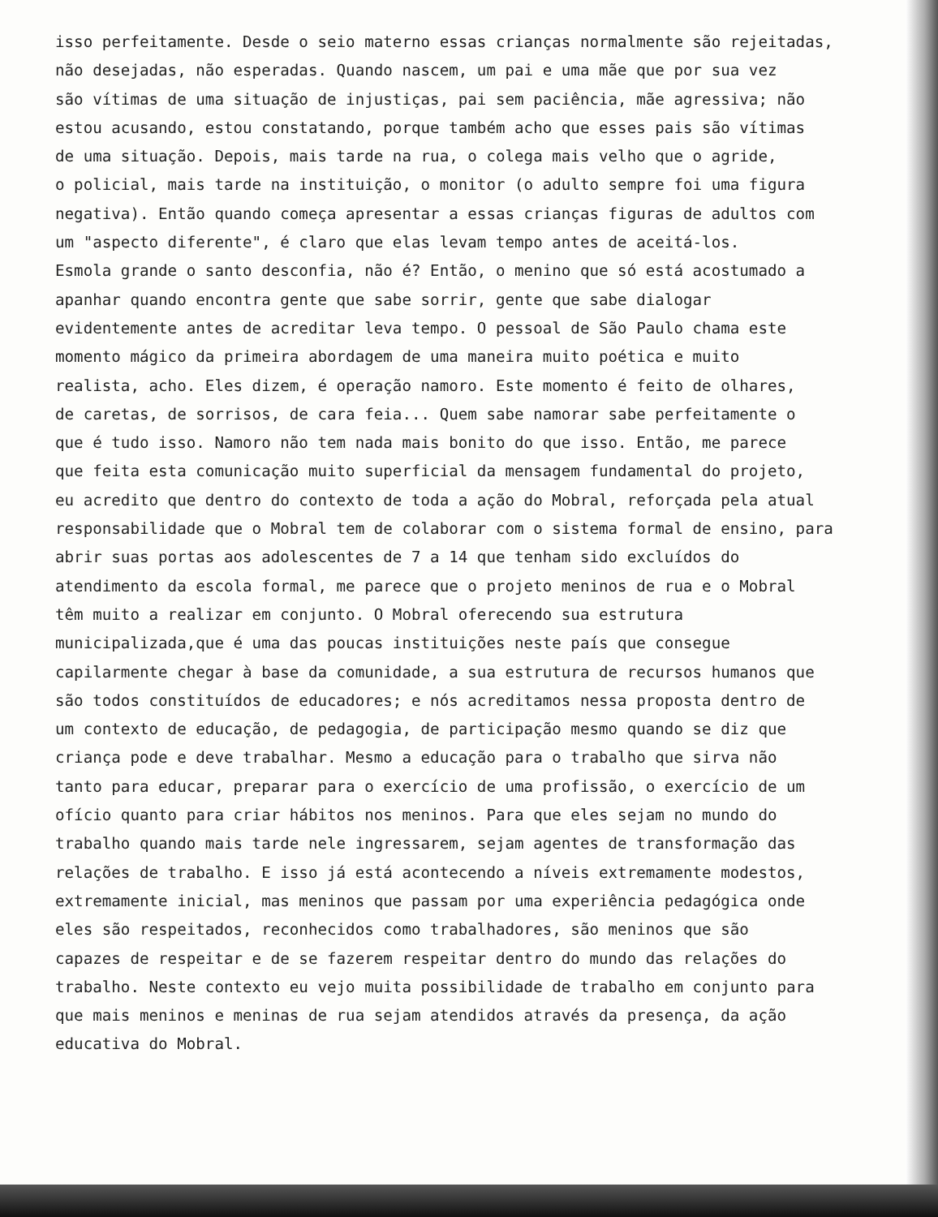isso perfeitamente. Desde o seio materno essas crianças normalmente são rejeitadas,
não desejadas, não esperadas. Quando nascem, um pai e uma mãe que por sua vez
são vítimas de uma situação de injustiças, pai sem paciência, mãe agressiva; não
estou acusando, estou constatando, porque também acho que esses pais são vítimas
de uma situação. Depois, mais tarde na rua, o colega mais velho que o agride,
o policial, mais tarde na instituição, o monitor (o adulto sempre foi uma figura
negativa). Então quando começa apresentar a essas crianças figuras de adultos com
um "aspecto diferente", é claro que elas levam tempo antes de aceitá-los.
Esmola grande o santo desconfia, não é? Então, o menino que só está acostumado a
apanhar quando encontra gente que sabe sorrir, gente que sabe dialogar
evidentemente antes de acreditar leva tempo. O pessoal de São Paulo chama este
momento mágico da primeira abordagem de uma maneira muito poética e muito
realista, acho. Eles dizem, é operação namoro. Este momento é feito de olhares,
de caretas, de sorrisos, de cara feia... Quem sabe namorar sabe perfeitamente o
que é tudo isso. Namoro não tem nada mais bonito do que isso. Então, me parece
que feita esta comunicação muito superficial da mensagem fundamental do projeto,
eu acredito que dentro do contexto de toda a ação do Mobral, reforçada pela atual
responsabilidade que o Mobral tem de colaborar com o sistema formal de ensino, para
abrir suas portas aos adolescentes de 7 a 14 que tenham sido excluídos do
atendimento da escola formal, me parece que o projeto meninos de rua e o Mobral
têm muito a realizar em conjunto. O Mobral oferecendo sua estrutura
municipalizada,que é uma das poucas instituições neste país que consegue
capilarmente chegar à base da comunidade, a sua estrutura de recursos humanos que
são todos constituídos de educadores; e nós acreditamos nessa proposta dentro de
um contexto de educação, de pedagogia, de participação mesmo quando se diz que
criança pode e deve trabalhar. Mesmo a educação para o trabalho que sirva não
tanto para educar, preparar para o exercício de uma profissão, o exercício de um
ofício quanto para criar hábitos nos meninos. Para que eles sejam no mundo do
trabalho quando mais tarde nele ingressarem, sejam agentes de transformação das
relações de trabalho. E isso já está acontecendo a níveis extremamente modestos,
extremamente inicial, mas meninos que passam por uma experiência pedagógica onde
eles são respeitados, reconhecidos como trabalhadores, são meninos que são
capazes de respeitar e de se fazerem respeitar dentro do mundo das relações do
trabalho. Neste contexto eu vejo muita possibilidade de trabalho em conjunto para
que mais meninos e meninas de rua sejam atendidos através da presença, da ação
educativa do Mobral.